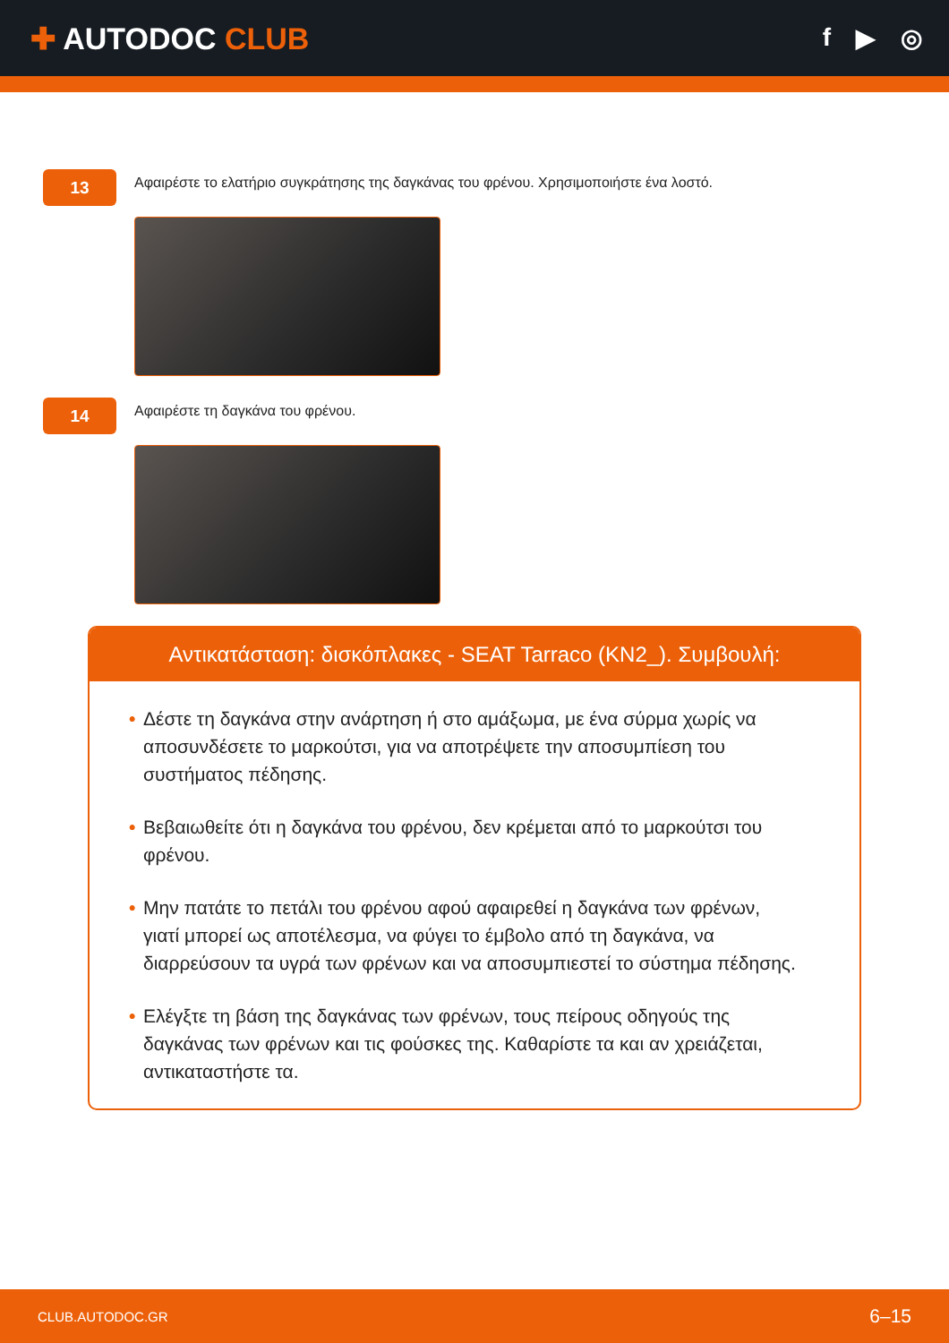✚ AUTODOC CLUB
f ▶ ◎
13
Αφαιρέστε το ελατήριο συγκράτησης της δαγκάνας του φρένου. Χρησιμοποιήστε ένα λοστό.
14
Αφαιρέστε τη δαγκάνα του φρένου.
Αντικατάσταση: δισκόπλακες - SEAT Tarraco (KN2_). Συμβουλή:
• Δέστε τη δαγκάνα στην ανάρτηση ή στο αμάξωμα, με ένα σύρμα χωρίς να αποσυνδέσετε το μαρκούτσι, για να αποτρέψετε την αποσυμπίεση του συστήματος πέδησης.
• Βεβαιωθείτε ότι η δαγκάνα του φρένου, δεν κρέμεται από το μαρκούτσι του φρένου.
• Μην πατάτε το πετάλι του φρένου αφού αφαιρεθεί η δαγκάνα των φρένων, γιατί μπορεί ως αποτέλεσμα, να φύγει το έμβολο από τη δαγκάνα, να διαρρεύσουν τα υγρά των φρένων και να αποσυμπιεστεί το σύστημα πέδησης.
• Ελέγξτε τη βάση της δαγκάνας των φρένων, τους πείρους οδηγούς της δαγκάνας των φρένων και τις φούσκες της. Καθαρίστε τα και αν χρειάζεται, αντικαταστήστε τα.
CLUB.AUTODOC.GR 6–15